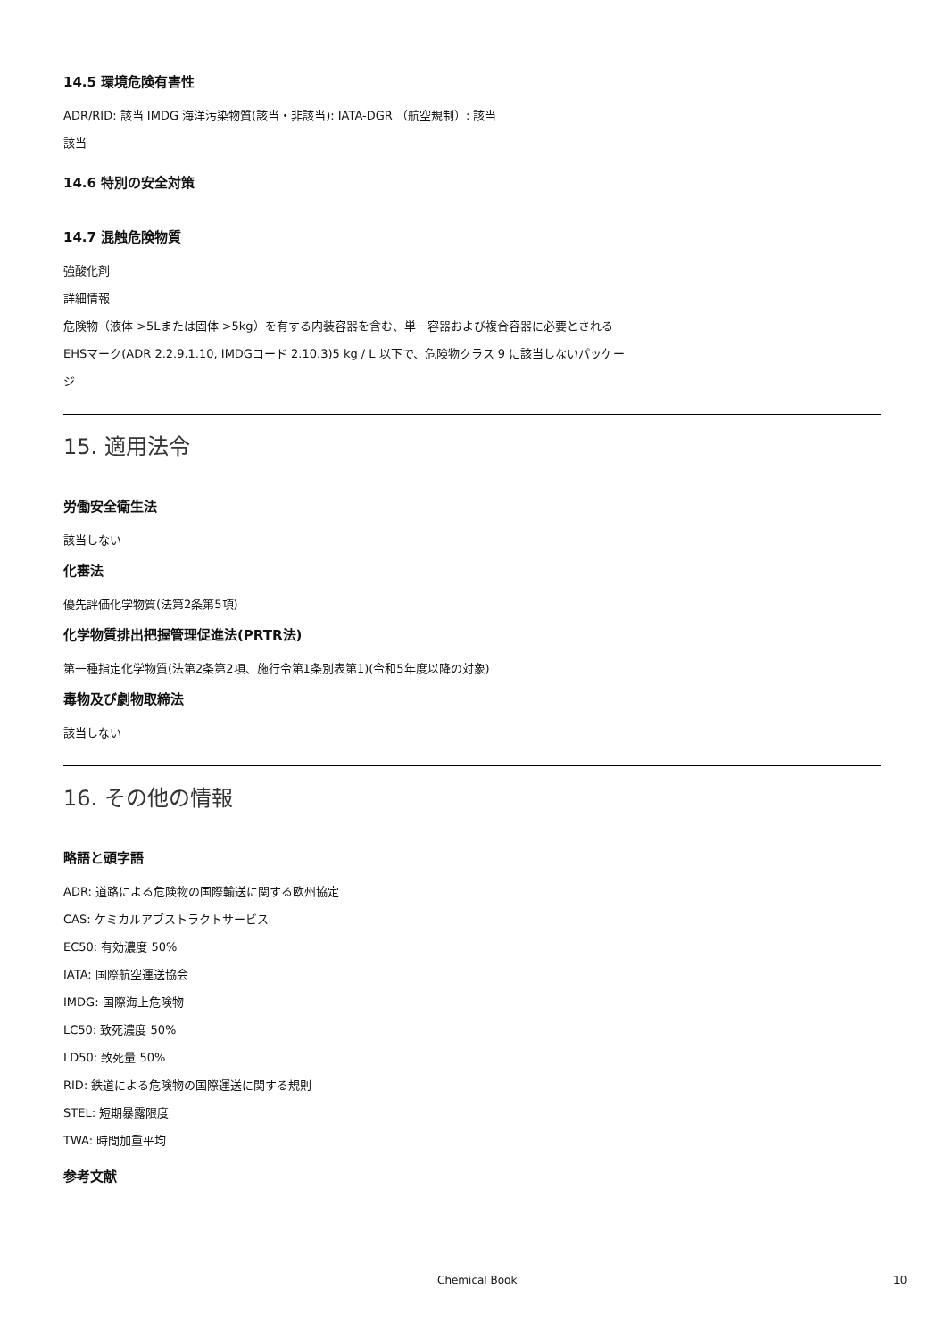14.5 環境危険有害性
ADR/RID: 該当 IMDG 海洋汚染物質(該当・非該当): IATA-DGR （航空規制）: 該当
該当
14.6 特別の安全対策
14.7 混触危険物質
強酸化剤
詳細情報
危険物（液体 >5Lまたは固体 >5kg）を有する内装容器を含む、単一容器および複合容器に必要とされる
EHSマーク(ADR 2.2.9.1.10, IMDGコード 2.10.3)5 kg / L 以下で、危険物クラス 9 に該当しないパッケー
ジ
15. 適用法令
労働安全衛生法
該当しない
化審法
優先評価化学物質(法第2条第5項)
化学物質排出把握管理促進法(PRTR法)
第一種指定化学物質(法第2条第2項、施行令第1条別表第1)(令和5年度以降の対象)
毒物及び劇物取締法
該当しない
16. その他の情報
略語と頭字語
ADR: 道路による危険物の国際輸送に関する欧州協定
CAS: ケミカルアブストラクトサービス
EC50: 有効濃度 50%
IATA: 国際航空運送協会
IMDG: 国際海上危険物
LC50: 致死濃度 50%
LD50: 致死量 50%
RID: 鉄道による危険物の国際運送に関する規則
STEL: 短期暴露限度
TWA: 時間加重平均
参考文献
Chemical Book 10